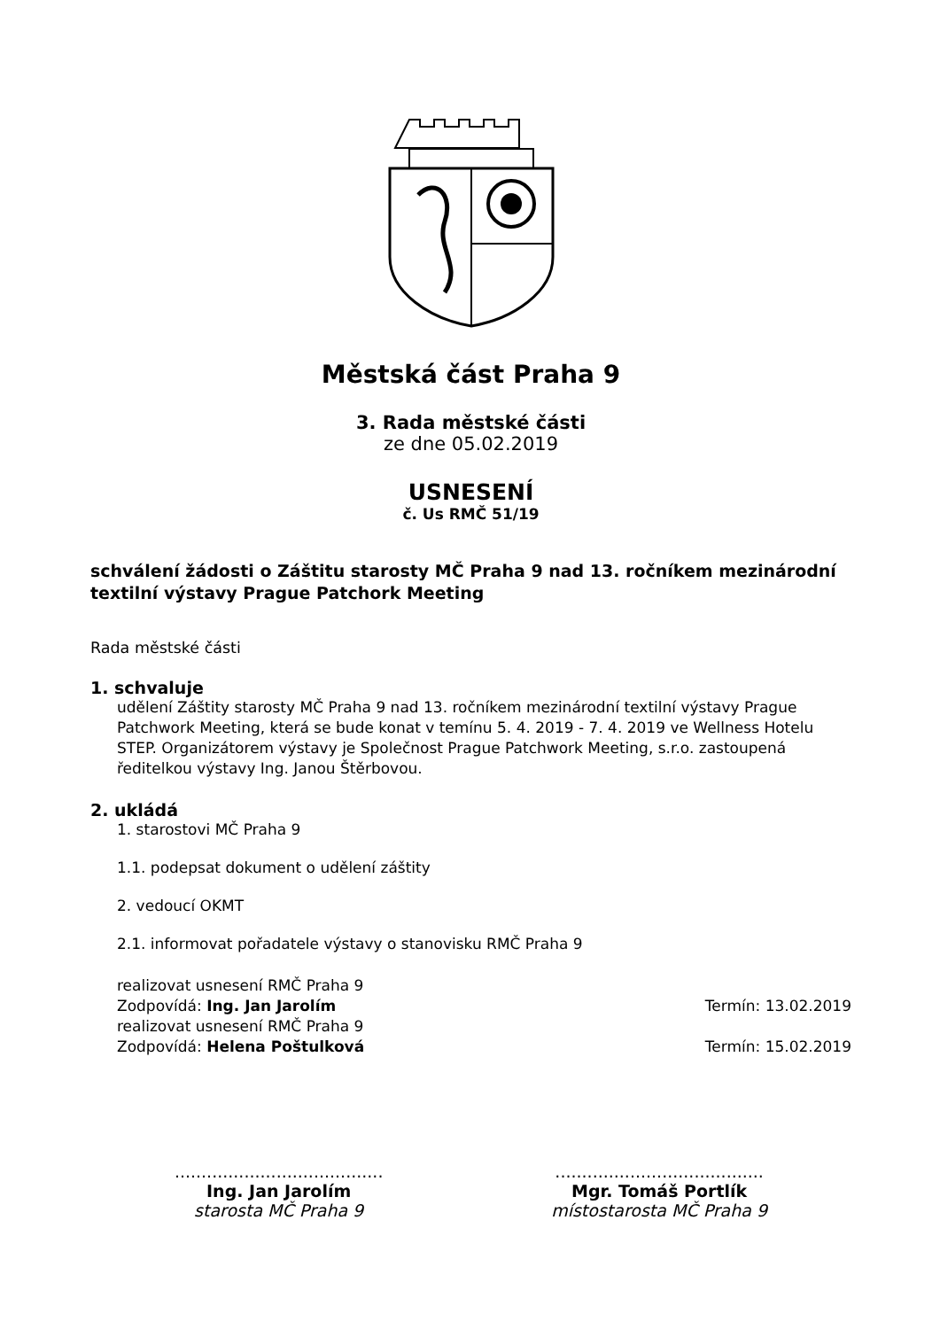Městská část Praha 9
3. Rada městské části
ze dne 05.02.2019
USNESENÍ
č. Us RMČ 51/19
schválení žádosti o Záštitu starosty MČ Praha 9 nad 13. ročníkem mezinárodní textilní výstavy Prague Patchork Meeting
Rada městské části
1. schvaluje
udělení Záštity starosty MČ Praha 9 nad 13. ročníkem mezinárodní textilní výstavy Prague Patchwork Meeting, která se bude konat v temínu 5. 4. 2019 - 7. 4. 2019 ve Wellness Hotelu STEP. Organizátorem výstavy je Společnost Prague Patchwork Meeting, s.r.o. zastoupená ředitelkou výstavy Ing. Janou Štěrbovou.
2. ukládá
1. starostovi MČ Praha 9
1.1. podepsat dokument o udělení záštity
2. vedoucí OKMT
2.1. informovat pořadatele výstavy o stanovisku RMČ Praha 9
realizovat usnesení RMČ Praha 9
Zodpovídá: Ing. Jan Jarolím Termín: 13.02.2019
realizovat usnesení RMČ Praha 9
Zodpovídá: Helena Poštulková Termín: 15.02.2019
.......................................
Ing. Jan Jarolím
starosta MČ Praha 9
.......................................
Mgr. Tomáš Portlík
místostarosta MČ Praha 9